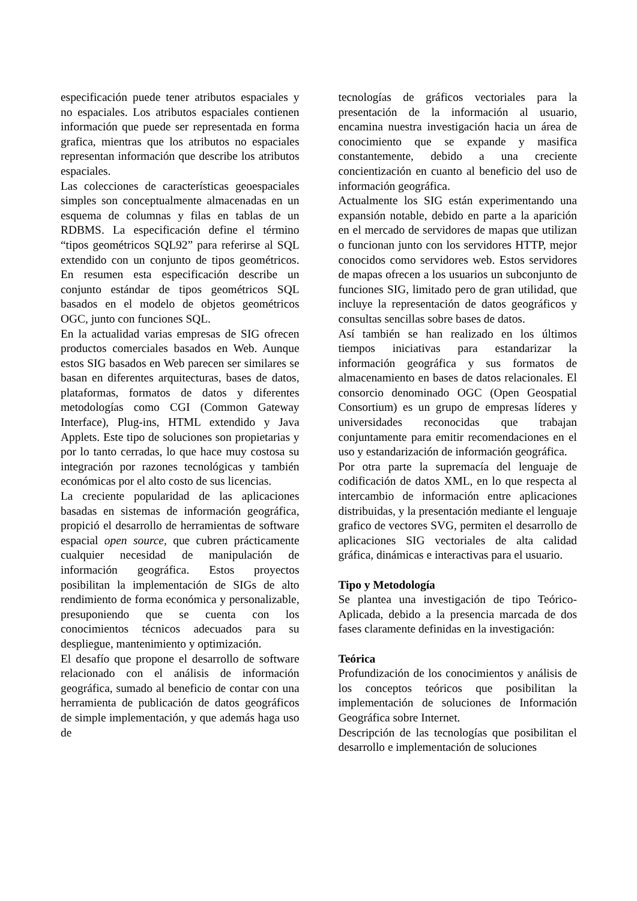especificación puede tener atributos espaciales y no espaciales. Los atributos espaciales contienen información que puede ser representada en forma grafica, mientras que los atributos no espaciales representan información que describe los atributos espaciales.
Las colecciones de características geoespaciales simples son conceptualmente almacenadas en un esquema de columnas y filas en tablas de un RDBMS. La especificación define el término “tipos geométricos SQL92” para referirse al SQL extendido con un conjunto de tipos geométricos. En resumen esta especificación describe un conjunto estándar de tipos geométricos SQL basados en el modelo de objetos geométricos OGC, junto con funciones SQL.
En la actualidad varias empresas de SIG ofrecen productos comerciales basados en Web. Aunque estos SIG basados en Web parecen ser similares se basan en diferentes arquitecturas, bases de datos, plataformas, formatos de datos y diferentes metodologías como CGI (Common Gateway Interface), Plug-ins, HTML extendido y Java Applets. Este tipo de soluciones son propietarias y por lo tanto cerradas, lo que hace muy costosa su integración por razones tecnológicas y también económicas por el alto costo de sus licencias.
La creciente popularidad de las aplicaciones basadas en sistemas de información geográfica, propició el desarrollo de herramientas de software espacial open source, que cubren prácticamente cualquier necesidad de manipulación de información geográfica. Estos proyectos posibilitan la implementación de SIGs de alto rendimiento de forma económica y personalizable, presuponiendo que se cuenta con los conocimientos técnicos adecuados para su despliegue, mantenimiento y optimización.
El desafío que propone el desarrollo de software relacionado con el análisis de información geográfica, sumado al beneficio de contar con una herramienta de publicación de datos geográficos de simple implementación, y que además haga uso de
tecnologías de gráficos vectoriales para la presentación de la información al usuario, encamina nuestra investigación hacia un área de conocimiento que se expande y masifica constantemente, debido a una creciente concientización en cuanto al beneficio del uso de información geográfica.
Actualmente los SIG están experimentando una expansión notable, debido en parte a la aparición en el mercado de servidores de mapas que utilizan o funcionan junto con los servidores HTTP, mejor conocidos como servidores web. Estos servidores de mapas ofrecen a los usuarios un subconjunto de funciones SIG, limitado pero de gran utilidad, que incluye la representación de datos geográficos y consultas sencillas sobre bases de datos.
Así también se han realizado en los últimos tiempos iniciativas para estandarizar la información geográfica y sus formatos de almacenamiento en bases de datos relacionales. El consorcio denominado OGC (Open Geospatial Consortium) es un grupo de empresas líderes y universidades reconocidas que trabajan conjuntamente para emitir recomendaciones en el uso y estandarización de información geográfica.
Por otra parte la supremacía del lenguaje de codificación de datos XML, en lo que respecta al intercambio de información entre aplicaciones distribuidas, y la presentación mediante el lenguaje grafico de vectores SVG, permiten el desarrollo de aplicaciones SIG vectoriales de alta calidad gráfica, dinámicas e interactivas para el usuario.
Tipo y Metodología
Se plantea una investigación de tipo Teórico-Aplicada, debido a la presencia marcada de dos fases claramente definidas en la investigación:
Teórica
Profundización de los conocimientos y análisis de los conceptos teóricos que posibilitan la implementación de soluciones de Información Geográfica sobre Internet.
Descripción de las tecnologías que posibilitan el desarrollo e implementación de soluciones